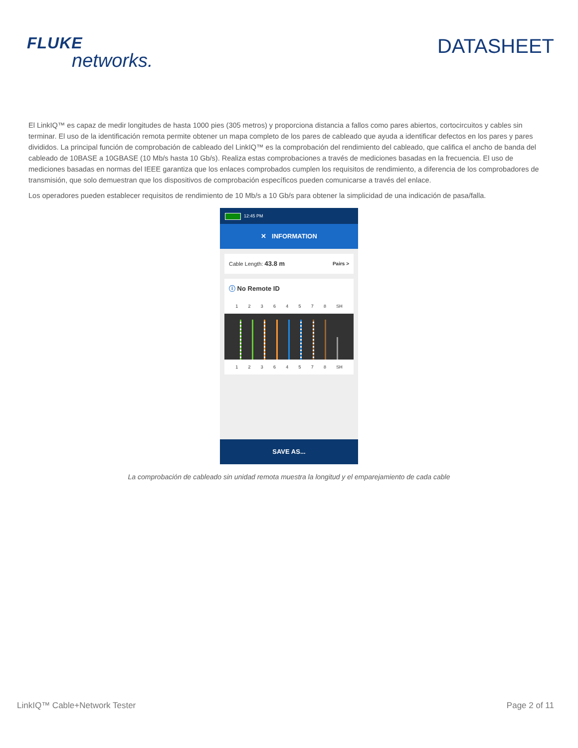FLUKE
networks.
DATASHEET
El LinkIQ™ es capaz de medir longitudes de hasta 1000 pies (305 metros) y proporciona distancia a fallos como pares abiertos, cortocircuitos y cables sin terminar. El uso de la identificación remota permite obtener un mapa completo de los pares de cableado que ayuda a identificar defectos en los pares y pares divididos. La principal función de comprobación de cableado del LinkIQ™ es la comprobación del rendimiento del cableado, que califica el ancho de banda del cableado de 10BASE a 10GBASE (10 Mb/s hasta 10 Gb/s). Realiza estas comprobaciones a través de mediciones basadas en la frecuencia. El uso de mediciones basadas en normas del IEEE garantiza que los enlaces comprobados cumplen los requisitos de rendimiento, a diferencia de los comprobadores de transmisión, que solo demuestran que los dispositivos de comprobación específicos pueden comunicarse a través del enlace.
Los operadores pueden establecer requisitos de rendimiento de 10 Mb/s a 10 Gb/s para obtener la simplicidad de una indicación de pasa/falla.
12:45 PM
✕ INFORMATION
Cable Length: 43.8 m Pairs >
ⓘ No Remote ID
1 2 3 6 4 5 7 8 SH
1 2 3 6 4 5 7 8 SH
SAVE AS...
La comprobación de cableado sin unidad remota muestra la longitud y el emparejamiento de cada cable
LinkIQ™ Cable+Network Tester Page 2 of 11